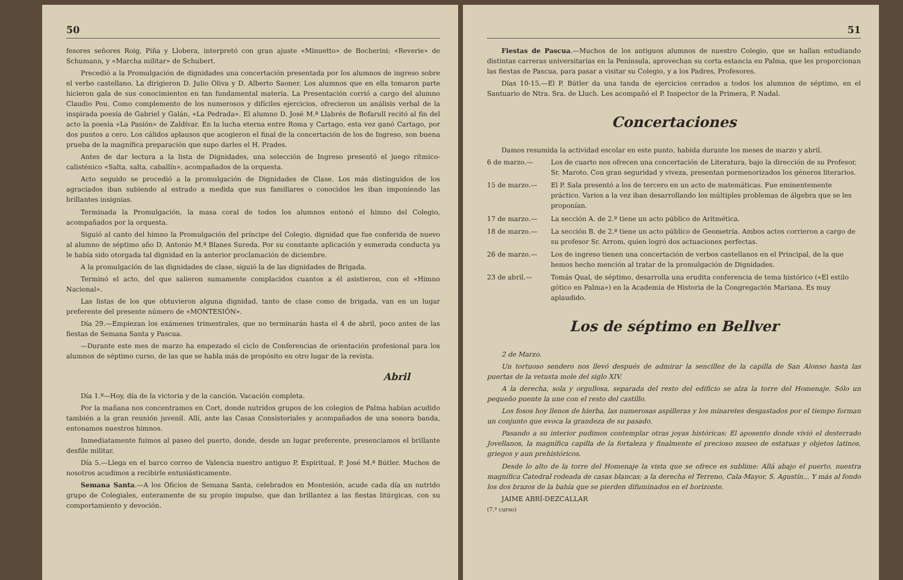50
fesores señores Roig, Piña y Llobera, interpretó con gran ajuste «Minuetto» de Bocherini; «Reverie» de Schumann, y «Marcha militar» de Schubert.
Precedió a la Promulgación de dignidades una concertación presentada por los alumnos de ingreso sobre el verbo castellano. La dirigieron D. Julio Oliva y D. Alberto Saoner. Los alumnos que en ella tomaron parte hicieron gala de sus conocimientos en tan fundamental materia. La Presentación corrió a cargo del alumno Claudio Pou. Como complemento de los numerosos y difíciles ejercicios, ofrecieron un análisis verbal de la inspirada poesía de Gabriel y Galán, «La Pedrada». El alumno D. José M.ª Llabrés de Bofarull recitó al fin del acto la poesía «La Pasión» de Zaldívar. En la lucha eterna entre Roma y Cartago, esta vez ganó Cartago, por dos puntos a cero. Los cálidos aplausos que acogieron el final de la concertación de los de Ingreso, son buena prueba de la magnífica preparación que supo darles el H. Prades.
Antes de dar lectura a la lista de Dignidades, una selección de Ingreso presentó el juego rítmico-calisténico «Salta, salta, caballín», acompañados de la orquesta.
Acto seguido se procedió a la promulgación de Dignidades de Clase. Los más distinguidos de los agraciados iban subiendo al estrado a medida que sus familiares o conocidos les iban imponiendo las brillantes insignias.
Terminada la Promulgación, la masa coral de todos los alumnos entonó el himno del Colegio, acompañados por la orquesta.
Siguió al canto del himno la Promulgación del príncipe del Colegio, dignidad que fue conferida de nuevo al alumno de séptimo año D. Antonio M.ª Blanes Sureda. Por su constante aplicación y esmerada conducta ya le había sido otorgada tal dignidad en la anterior proclamación de diciembre.
A la promulgación de las dignidades de clase, siguió la de las dignidades de Brigada.
Terminó el acto, del que salieron sumamente complacidos cuantos a él asistieron, con el «Himno Nacional».
Las listas de los que obtuvieron alguna dignidad, tanto de clase como de brigada, van en un lugar preferente del presente número de «MONTESIÓN».
Día 29.—Empiezan los exámenes trimestrales, que no terminarán hasta el 4 de abril, poco antes de las fiestas de Semana Santa y Pascua.
—Durante este mes de marzo ha empezado el ciclo de Conferencias de orientación profesional para los alumnos de séptimo curso, de las que se habla más de propósito en otro lugar de la revista.
Abril
Día 1.º—Hoy, día de la victoria y de la canción. Vacación completa.
Por la mañana nos concentramos en Cort, donde nutridos grupos de los colegios de Palma habían acudido también a la gran reunión juvenil. Allí, ante las Casas Consistoriales y acompañados de una sonora banda, entonamos nuestros himnos.
Inmediatamente fuimos al paseo del puerto, donde, desde un lugar preferente, presenciamos el brillante desfile militar.
Día 5.—Llega en el barco correo de Valencia nuestro antiguo P. Espiritual, P. José M.ª Bútler. Muchos de nosotros acudimos a recibirle entusiásticamente.
Semana Santa.—A los Oficios de Semana Santa, celebrados en Montesión, acude cada día un nutrido grupo de Colegiales, enteramente de su propio impulso, que dan brillantez a las fiestas litúrgicas, con su comportamiento y devoción.
51
Fiestas de Pascua.—Muchos de los antiguos alumnos de nuestro Colegio, que se hallan estudiando distintas carreras universitarias en la Península, aprovechan su corta estancia en Palma, que les proporcionan las fiestas de Pascua, para pasar a visitar su Colegio, y a los Padres, Profesores.
Días 10-15.—El P. Bútler da una tanda de ejercicios cerrados a todos los alumnos de séptimo, en el Santuario de Ntra. Sra. de Lluch. Les acompañó el P. Inspector de la Primera, P. Nadal.
Concertaciones
Damos resumida la actividad escolar en este punto, habida durante los meses de marzo y abril.
6 de marzo.— Los de cuarto nos ofrecen una concertación de Literatura, bajo la dirección de su Profesor, Sr. Maroto. Con gran seguridad y viveza, presentan pormenorizados los géneros literarios.
15 de marzo.— El P. Sala presentó a los de tercero en un acto de matemáticas. Fue eminentemente práctico. Varios a la vez iban desarrollando los múltiples problemas de álgebra que se les proponían.
17 de marzo.— La sección A. de 2.º tiene un acto público de Aritmética.
18 de marzo.— La sección B. de 2.º tiene un acto público de Geometría. Ambos actos corrieron a cargo de su profesor Sr. Arrom, quien logró dos actuaciones perfectas.
26 de marzo.— Los de ingreso tienen una concertación de verbos castellanos en el Principal, de la que hemos hecho mención al tratar de la promulgación de Dignidades.
23 de abril.— Tomás Qual, de séptimo, desarrolla una erudita conferencia de tema histórico («El estilo gótico en Palma») en la Academia de Historia de la Congregación Mariana. Es muy aplaudido.
Los de séptimo en Bellver
2 de Marzo.
Un tortuoso sendero nos llevó después de admirar la sencillez de la capilla de San Alonso hasta las puertas de la vetusta mole del siglo XIV.
A la derecha, sola y orgullosa, separada del resto del edificio se alza la torre del Homenaje. Sólo un pequeño puente la une con el resto del castillo.
Los fosos hoy llenos de hierba, las numerosas aspilleras y los minaretes desgastados por el tiempo forman un conjunto que evoca la grandeza de su pasado.
Pasando a su interior pudimos contemplar otras joyas históricas: El aposento donde vivió el desterrado Jovellanos, la magnífica capilla de la fortaleza y finalmente el precioso museo de estatuas y objetos latinos, griegos y aun prehistóricos.
Desde lo alto de la torre del Homenaje la vista que se ofrece es sublime: Allá abajo el puerto, nuestra magnífica Catedral rodeada de casas blancas; a la derecha el Terreno, Cala-Mayor, S. Agustín... Y más al fondo los dos brazos de la bahía que se pierden difuminados en el horizonte.
JAIME ABRÍ-DEZCALLAR
(7.º curso)